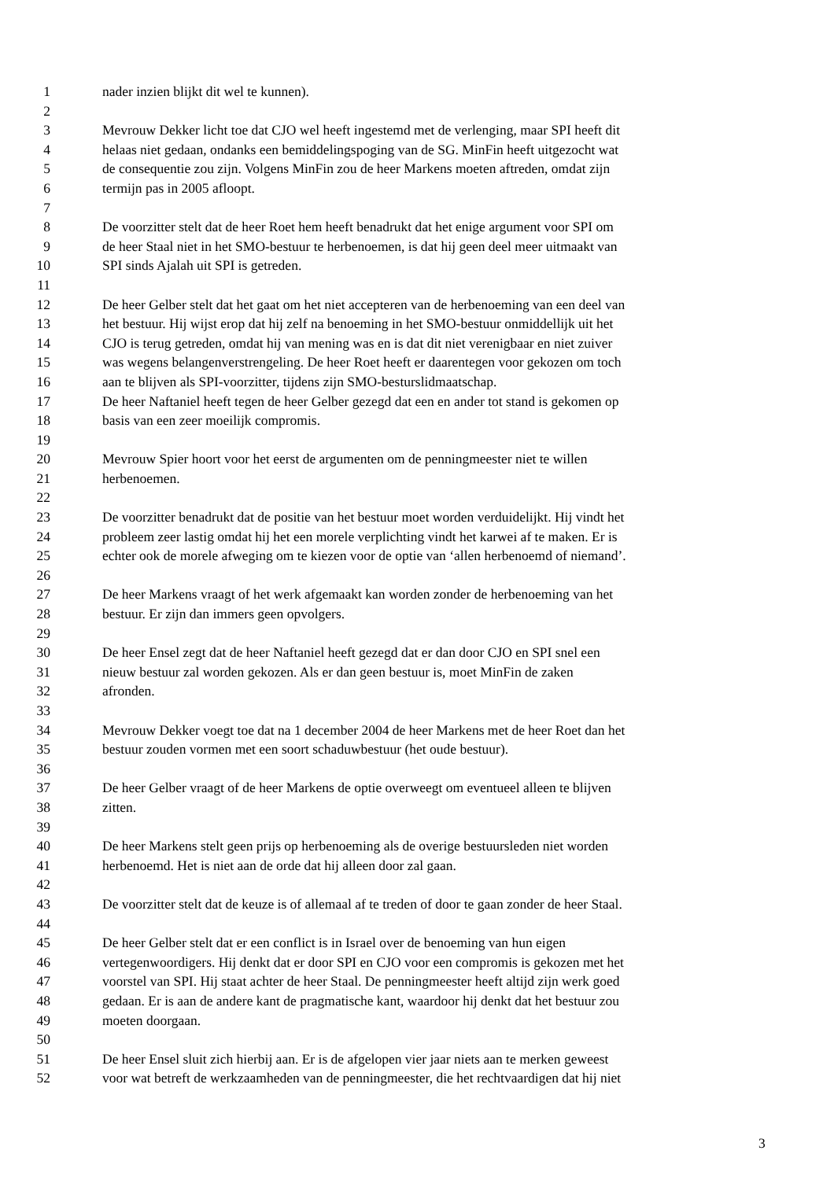1 nader inzien blijkt dit wel te kunnen).
2
3 Mevrouw Dekker licht toe dat CJO wel heeft ingestemd met de verlenging, maar SPI heeft dit
4 helaas niet gedaan, ondanks een bemiddelingspoging van de SG. MinFin heeft uitgezocht wat
5 de consequentie zou zijn. Volgens MinFin zou de heer Markens moeten aftreden, omdat zijn
6 termijn pas in 2005 afloopt.
7
8 De voorzitter stelt dat de heer Roet hem heeft benadrukt dat het enige argument voor SPI om
9 de heer Staal niet in het SMO-bestuur te herbenoemen, is dat hij geen deel meer uitmaakt van
10 SPI sinds Ajalah uit SPI is getreden.
11
12 De heer Gelber stelt dat het gaat om het niet accepteren van de herbenoeming van een deel van
13 het bestuur. Hij wijst erop dat hij zelf na benoeming in het SMO-bestuur onmiddellijk uit het
14 CJO is terug getreden, omdat hij van mening was en is dat dit niet verenigbaar en niet zuiver
15 was wegens belangenverstrengeling. De heer Roet heeft er daarentegen voor gekozen om toch
16 aan te blijven als SPI-voorzitter, tijdens zijn SMO-besturslidmaatschap.
17 De heer Naftaniel heeft tegen de heer Gelber gezegd dat een en ander tot stand is gekomen op
18 basis van een zeer moeilijk compromis.
19
20 Mevrouw Spier hoort voor het eerst de argumenten om de penningmeester niet te willen
21 herbenoemen.
22
23 De voorzitter benadrukt dat de positie van het bestuur moet worden verduidelijkt. Hij vindt het
24 probleem zeer lastig omdat hij het een morele verplichting vindt het karwei af te maken. Er is
25 echter ook de morele afweging om te kiezen voor de optie van ‘allen herbenoemd of niemand’.
26
27 De heer Markens vraagt of het werk afgemaakt kan worden zonder de herbenoeming van het
28 bestuur. Er zijn dan immers geen opvolgers.
29
30 De heer Ensel zegt dat de heer Naftaniel heeft gezegd dat er dan door CJO en SPI snel een
31 nieuw bestuur zal worden gekozen. Als er dan geen bestuur is, moet MinFin de zaken
32 afronden.
33
34 Mevrouw Dekker voegt toe dat na 1 december 2004 de heer Markens met de heer Roet dan het
35 bestuur zouden vormen met een soort schaduwbestuur (het oude bestuur).
36
37 De heer Gelber vraagt of de heer Markens de optie overweegt om eventueel alleen te blijven
38 zitten.
39
40 De heer Markens stelt geen prijs op herbenoeming als de overige bestuursleden niet worden
41 herbenoemd. Het is niet aan de orde dat hij alleen door zal gaan.
42
43 De voorzitter stelt dat de keuze is of allemaal af te treden of door te gaan zonder de heer Staal.
44
45 De heer Gelber stelt dat er een conflict is in Israel over de benoeming van hun eigen
46 vertegenwoordigers. Hij denkt dat er door SPI en CJO voor een compromis is gekozen met het
47 voorstel van SPI. Hij staat achter de heer Staal. De penningmeester heeft altijd zijn werk goed
48 gedaan. Er is aan de andere kant de pragmatische kant, waardoor hij denkt dat het bestuur zou
49 moeten doorgaan.
50
51 De heer Ensel sluit zich hierbij aan. Er is de afgelopen vier jaar niets aan te merken geweest
52 voor wat betreft de werkzaamheden van de penningmeester, die het rechtvaardigen dat hij niet
3